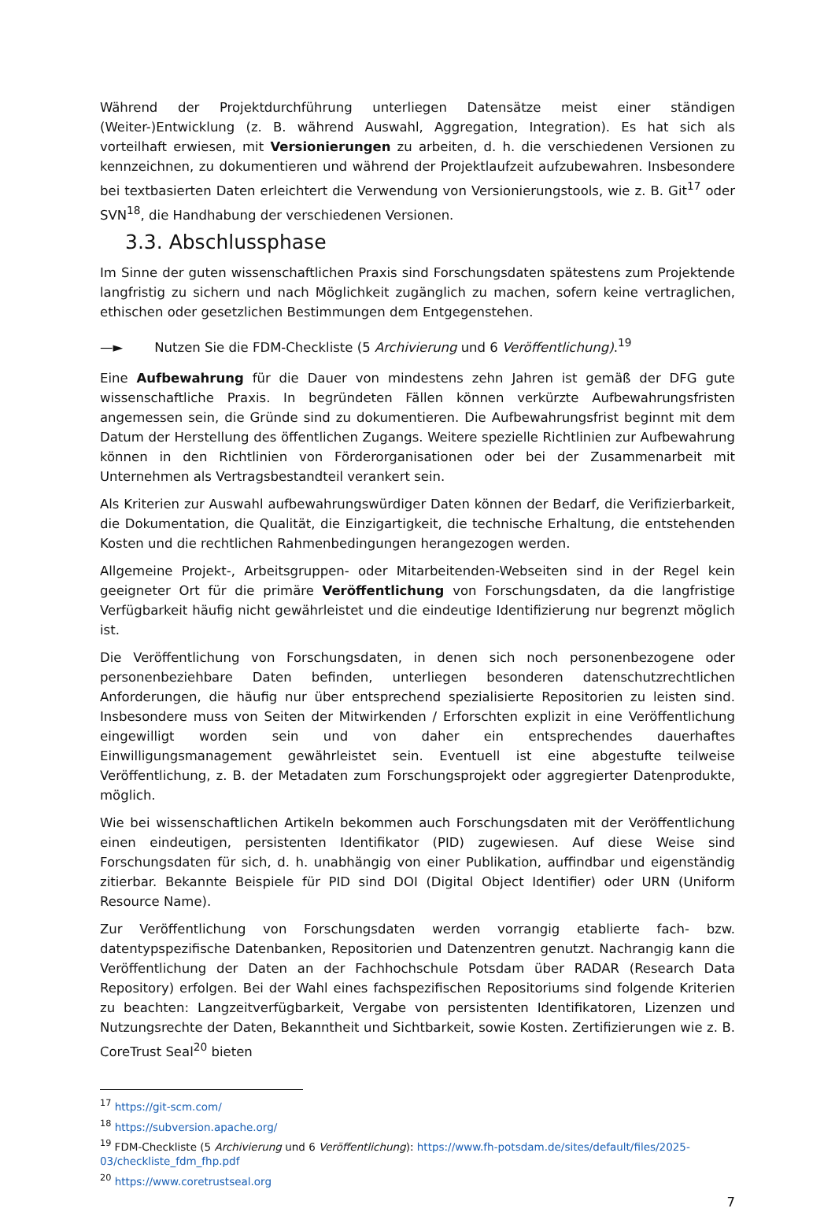Während der Projektdurchführung unterliegen Datensätze meist einer ständigen (Weiter-)Entwicklung (z. B. während Auswahl, Aggregation, Integration). Es hat sich als vorteilhaft erwiesen, mit Versionierungen zu arbeiten, d. h. die verschiedenen Versionen zu kennzeichnen, zu dokumentieren und während der Projektlaufzeit aufzubewahren. Insbesondere bei textbasierten Daten erleichtert die Verwendung von Versionierungstools, wie z. B. Git<sup>17</sup> oder SVN<sup>18</sup>, die Handhabung der verschiedenen Versionen.
3.3. Abschlussphase
Im Sinne der guten wissenschaftlichen Praxis sind Forschungsdaten spätestens zum Projektende langfristig zu sichern und nach Möglichkeit zugänglich zu machen, sofern keine vertraglichen, ethischen oder gesetzlichen Bestimmungen dem Entgegenstehen.
—► Nutzen Sie die FDM-Checkliste (5 Archivierung und 6 Veröffentlichung).<sup>19</sup>
Eine Aufbewahrung für die Dauer von mindestens zehn Jahren ist gemäß der DFG gute wissenschaftliche Praxis. In begründeten Fällen können verkürzte Aufbewahrungsfristen angemessen sein, die Gründe sind zu dokumentieren. Die Aufbewahrungsfrist beginnt mit dem Datum der Herstellung des öffentlichen Zugangs. Weitere spezielle Richtlinien zur Aufbewahrung können in den Richtlinien von Förderorganisationen oder bei der Zusammenarbeit mit Unternehmen als Vertragsbestandteil verankert sein.
Als Kriterien zur Auswahl aufbewahrungswürdiger Daten können der Bedarf, die Verifizierbarkeit, die Dokumentation, die Qualität, die Einzigartigkeit, die technische Erhaltung, die entstehenden Kosten und die rechtlichen Rahmenbedingungen herangezogen werden.
Allgemeine Projekt-, Arbeitsgruppen- oder Mitarbeitenden-Webseiten sind in der Regel kein geeigneter Ort für die primäre Veröffentlichung von Forschungsdaten, da die langfristige Verfügbarkeit häufig nicht gewährleistet und die eindeutige Identifizierung nur begrenzt möglich ist.
Die Veröffentlichung von Forschungsdaten, in denen sich noch personenbezogene oder personenbeziehbare Daten befinden, unterliegen besonderen datenschutzrechtlichen Anforderungen, die häufig nur über entsprechend spezialisierte Repositorien zu leisten sind. Insbesondere muss von Seiten der Mitwirkenden / Erforschten explizit in eine Veröffentlichung eingewilligt worden sein und von daher ein entsprechendes dauerhaftes Einwilligungsmanagement gewährleistet sein. Eventuell ist eine abgestufte teilweise Veröffentlichung, z. B. der Metadaten zum Forschungsprojekt oder aggregierter Datenprodukte, möglich.
Wie bei wissenschaftlichen Artikeln bekommen auch Forschungsdaten mit der Veröffentlichung einen eindeutigen, persistenten Identifikator (PID) zugewiesen. Auf diese Weise sind Forschungsdaten für sich, d. h. unabhängig von einer Publikation, auffindbar und eigenständig zitierbar. Bekannte Beispiele für PID sind DOI (Digital Object Identifier) oder URN (Uniform Resource Name).
Zur Veröffentlichung von Forschungsdaten werden vorrangig etablierte fach- bzw. datentypspezifische Datenbanken, Repositorien und Datenzentren genutzt. Nachrangig kann die Veröffentlichung der Daten an der Fachhochschule Potsdam über RADAR (Research Data Repository) erfolgen. Bei der Wahl eines fachspezifischen Repositoriums sind folgende Kriterien zu beachten: Langzeitverfügbarkeit, Vergabe von persistenten Identifikatoren, Lizenzen und Nutzungsrechte der Daten, Bekanntheit und Sichtbarkeit, sowie Kosten. Zertifizierungen wie z. B. CoreTrust Seal<sup>20</sup> bieten
<sup>17</sup> https://git-scm.com/
<sup>18</sup> https://subversion.apache.org/
<sup>19</sup> FDM-Checkliste (5 Archivierung und 6 Veröffentlichung): https://www.fh-potsdam.de/sites/default/files/2025-03/checkliste_fdm_fhp.pdf
<sup>20</sup> https://www.coretrustseal.org
7